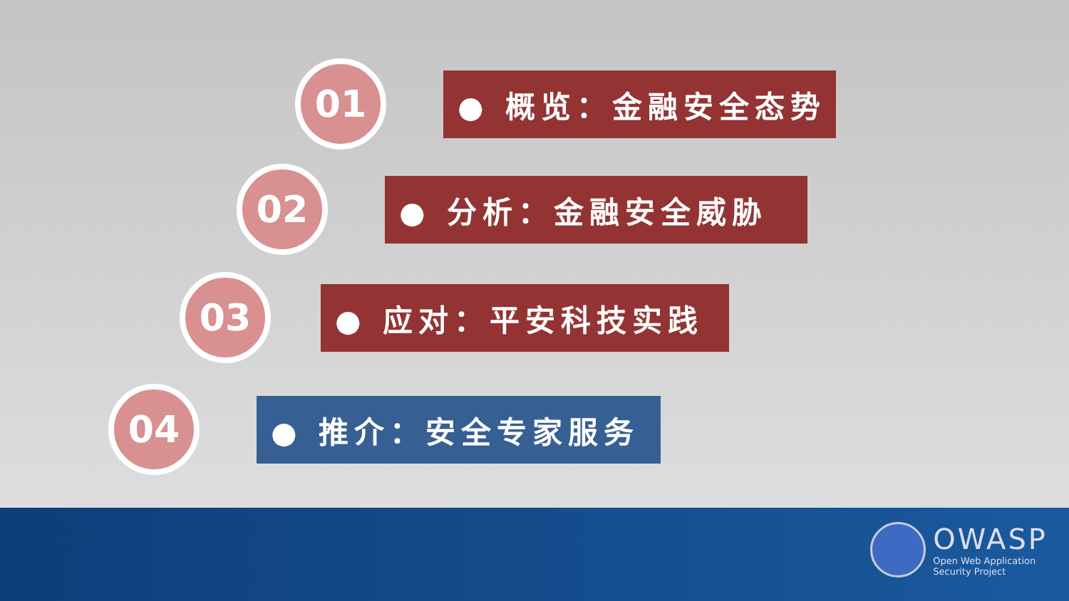01
● 概览：金融安全态势
02
● 分析：金融安全威胁
03
● 应对：平安科技实践
04
● 推介：安全专家服务
OWASP
Open Web Application
Security Project